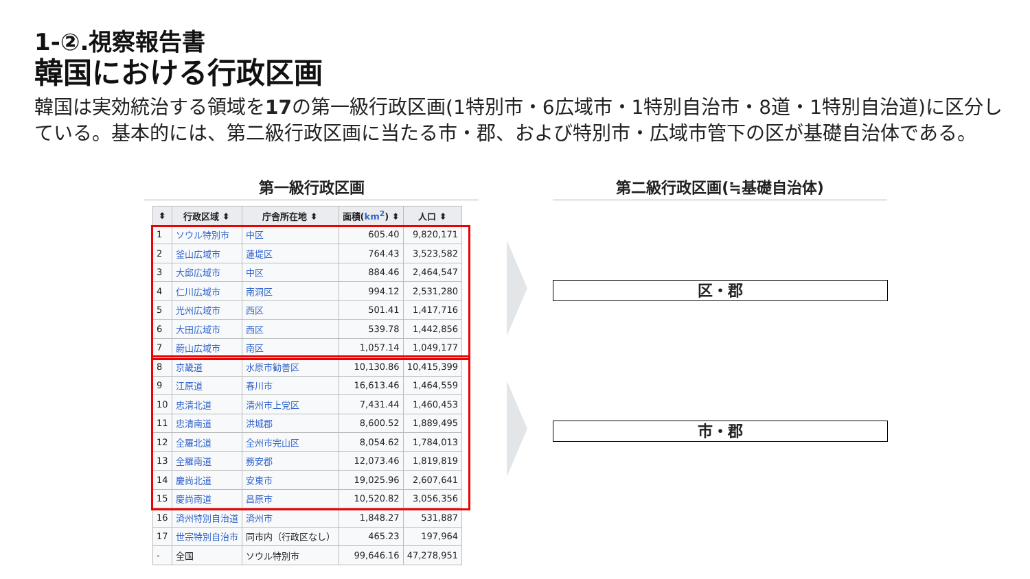1-②.視察報告書
韓国における行政区画
韓国は実効統治する領域を17の第一級行政区画(1特別市・6広域市・1特別自治市・8道・1特別自治道)に区分している。基本的には、第二級行政区画に当たる市・郡、および特別市・広域市管下の区が基礎自治体である。
第一級行政区画 第二級行政区画(≒基礎自治体)
| ⬍ | 行政区域 ⬍ | 庁舎所在地 ⬍ | 面積( km<sup>2</sup> ) ⬍ | 人口 ⬍ |
| --- | --- | --- | --- | --- |
| 1 | ソウル特別市 | 中区 | 605.40 | 9,820,171 |
| 2 | 釜山広域市 | 蓮堤区 | 764.43 | 3,523,582 |
| 3 | 大邱広域市 | 中区 | 884.46 | 2,464,547 |
| 4 | 仁川広域市 | 南洞区 | 994.12 | 2,531,280 |
| 5 | 光州広域市 | 西区 | 501.41 | 1,417,716 |
| 6 | 大田広域市 | 西区 | 539.78 | 1,442,856 |
| 7 | 蔚山広域市 | 南区 | 1,057.14 | 1,049,177 |
| 8 | 京畿道 | 水原市勧善区 | 10,130.86 | 10,415,399 |
| 9 | 江原道 | 春川市 | 16,613.46 | 1,464,559 |
| 10 | 忠清北道 | 清州市上党区 | 7,431.44 | 1,460,453 |
| 11 | 忠清南道 | 洪城郡 | 8,600.52 | 1,889,495 |
| 12 | 全羅北道 | 全州市完山区 | 8,054.62 | 1,784,013 |
| 13 | 全羅南道 | 務安郡 | 12,073.46 | 1,819,819 |
| 14 | 慶尚北道 | 安東市 | 19,025.96 | 2,607,641 |
| 15 | 慶尚南道 | 昌原市 | 10,520.82 | 3,056,356 |
| 16 | 済州特別自治道 | 済州市 | 1,848.27 | 531,887 |
| 17 | 世宗特別自治市 | 同市内（行政区なし） | 465.23 | 197,964 |
| - | 全国 | ソウル特別市 | 99,646.16 | 47,278,951 |
区・郡
市・郡